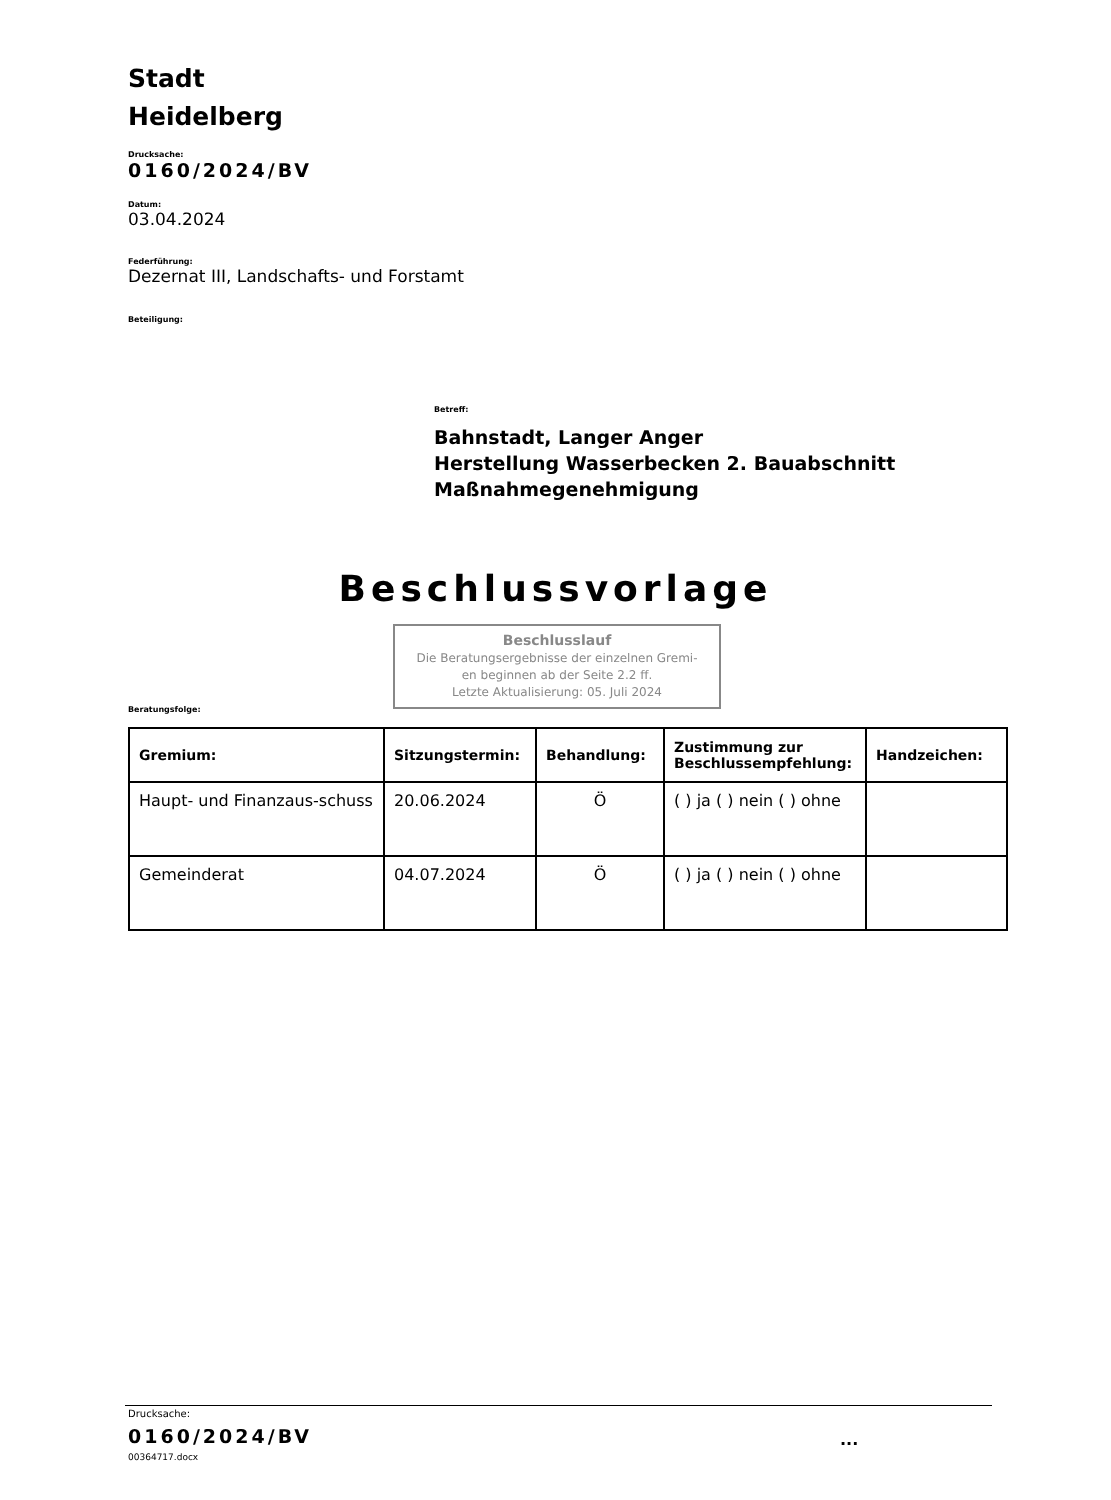Stadt
Heidelberg
Drucksache:
0160/2024/BV
Datum:
03.04.2024
Federführung:
Dezernat III, Landschafts- und Forstamt
Beteiligung:
Betreff:
Bahnstadt, Langer Anger
Herstellung Wasserbecken 2. Bauabschnitt
Maßnahmegenehmigung
Beschlussvorlage
Beschlusslauf
Die Beratungsergebnisse der einzelnen Gremi-
en beginnen ab der Seite 2.2 ff.
Letzte Aktualisierung: 05. Juli 2024
Beratungsfolge:
| Gremium: | Sitzungstermin: | Behandlung: | Zustimmung zur Beschlussempfehlung: | Handzeichen: |
| --- | --- | --- | --- | --- |
| Haupt- und Finanzaus-schuss | 20.06.2024 | Ö | ( ) ja ( ) nein ( ) ohne | |
| Gemeinderat | 04.07.2024 | Ö | ( ) ja ( ) nein ( ) ohne | |
Drucksache:
0160/2024/BV ...
00364717.docx